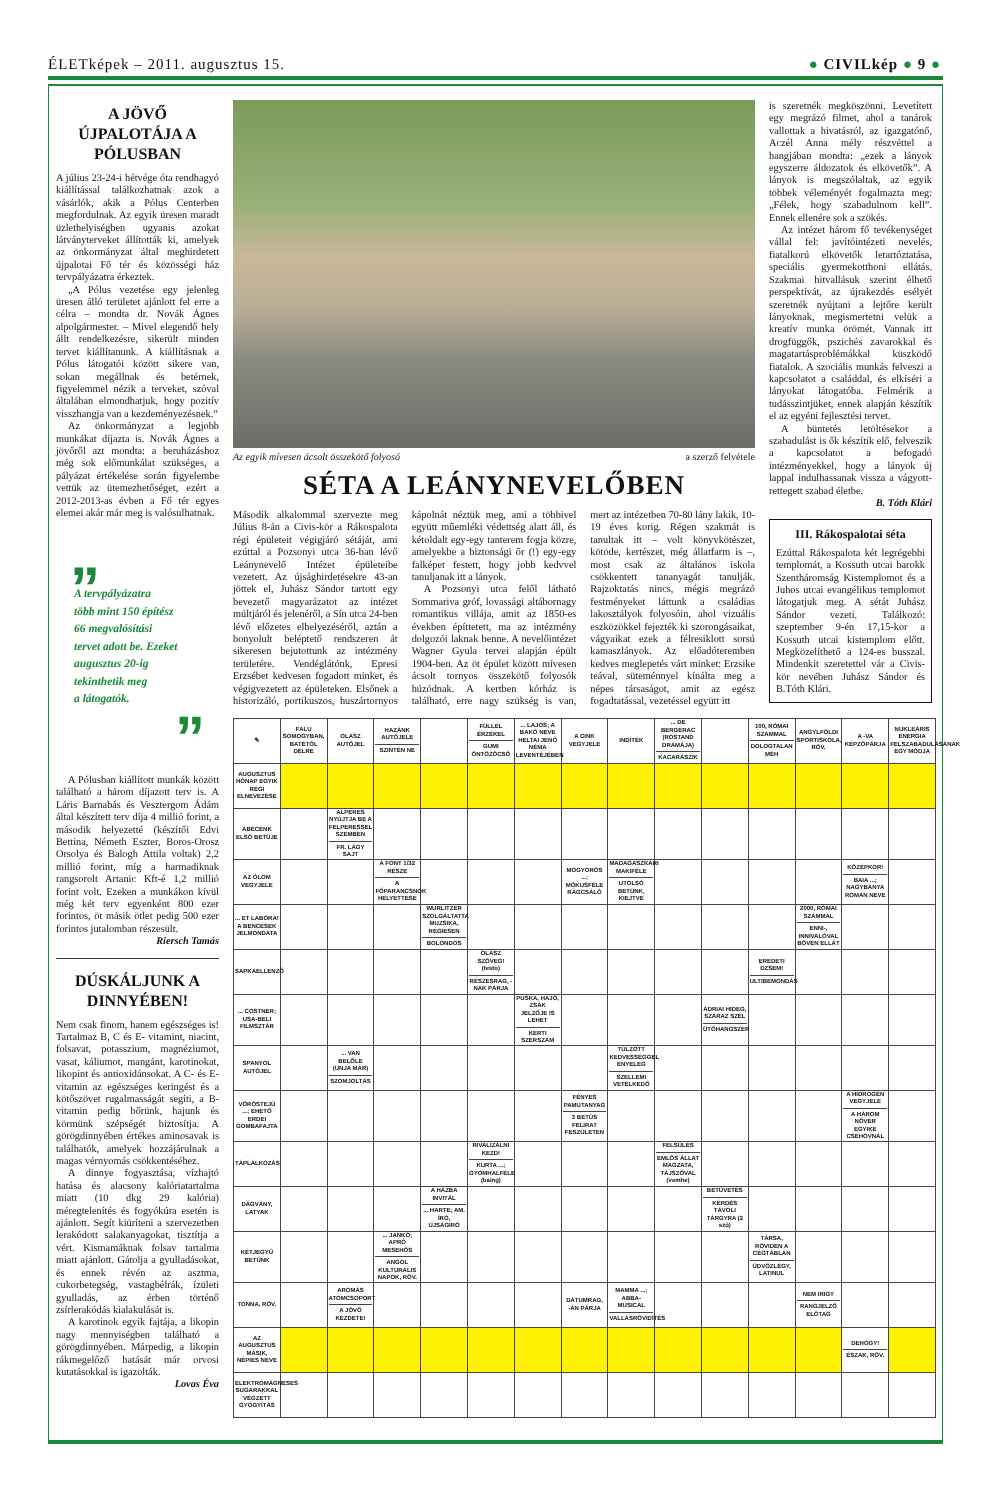ÉLETképek – 2011. augusztus 15. ● CIVILkép ● 9 ●
A JÖVŐ ÚJPALOTÁJA A PÓLUSBAN
A július 23-24-i hétvége óta rendhagyó kiállítással találkozhatnak azok a vásárlók, akik a Pólus Centerben megfordulnak. Az egyik üresen maradt üzlethelyiségben ugyanis azokat látványterveket állították ki, amelyek az önkormányzat által meghirdetett újpalotai Fő tér és közösségi ház tervpályázatra érkeztek.
„A Pólus vezetése egy jelenleg üresen álló területet ajánlott fel erre a célra – mondta dr. Novák Ágnes alpolgármester. – Mivel elegendő hely állt rendelkezésre, sikerült minden tervet kiállítanunk. A kiállításnak a Pólus látogatói között sikere van, sokan megállnak és betérnek, figyelemmel nézik a terveket, szóval általában elmondhatjuk, hogy pozitív visszhangja van a kezdeményezésnek.”
Az önkormányzat a legjobb munkákat díjazta is. Novák Ágnes a jövőről azt mondta: a beruházáshoz még sok előmunkálat szükséges, a pályázat értékelése során figyelembe vettük az ütemezhetőséget, ezért a 2012-2013-as évben a Fő tér egyes elemei akár már meg is valósulhatnak.
„
A tervpályázatra
több mint 150 építész
66 megvalósítási
tervet adott be. Ezeket
augusztus 20-ig
tekinthetik meg
a látogatók.
”
A Pólusban kiállított munkák között található a három díjazott terv is. A Láris Barnabás és Vesztergom Ádám által készített terv díja 4 millió forint, a második helyezetté (készítői Edvi Bettina, Németh Eszter, Boros-Orosz Orsolya és Balogh Attila voltak) 2,2 millió forint, míg a harmadiknak rangsorolt Artanic Kft-é 1,2 millió forint volt. Ezeken a munkákon kívül még két terv egyenként 800 ezer forintos, öt másik ötlet pedig 500 ezer forintos jutalomban részesült.
Riersch Tamás
DÚSKÁLJUNK A DINNYÉBEN!
Nem csak finom, hanem egészséges is! Tartalmaz B, C és E- vitamint, niacint, folsavat, potasszium, magnéziumot, vasat, káliumot, mangánt, karotinokat, likopint és antioxidánsokat. A C- és E-vitamin az egészséges keringést és a kötőszövet rugalmasságát segíti, a B-vitamin pedig bőrünk, hajunk és körmünk szépségét biztosítja. A görögdinnyében értékes aminosavak is találhatók, amelyek hozzájárulnak a magas vérnyomás csökkentéséhez.
A dinnye fogyasztása, vízhajtó hatása és alacsony kalóriatartalma miatt (10 dkg 29 kalória) méregtelenítés és fogyókúra esetén is ajánlott. Segít kiüríteni a szervezetben lerakódott salakanyagokat, tisztítja a vért. Kismamáknak folsav tartalma miatt ajánlott. Gátolja a gyulladásokat, és ennek révén az asztma, cukorbetegség, vastagbélrák, ízületi gyulladás, az érben történő zsírlerakódás kialakulását is.
A karotinok egyik fajtája, a likopin nagy mennyiségben található a görögdinnyében. Márpedig, a likopin rákmegelőző hatását már orvosi kutatásokkal is igazolták.
Lovas Éva
Az egyik mívesen ácsolt összekötő folyosó a szerző felvétele
SÉTA A LEÁNYNEVELŐBEN
Második alkalommal szervezte meg Július 8-án a Civis-kör a Rákospalota régi épületeit végigjáró sétáját, ami ezúttal a Pozsonyi utca 36-ban lévő Leánynevelő Intézet épületeibe vezetett. Az újsághirdetésekre 43-an jöttek el, Juhász Sándor tartott egy bevezető magyarázatot az intézet múltjáról és jelenéről, a Sín utca 24-ben lévő előzetes elhelyezéséről, aztán a bonyolult beléptető rendszeren át sikeresen bejutottunk az intézmény területére. Vendéglátónk, Epresi Erzsébet kedvesen fogadott minket, és végigvezetett az épületeken. Elsőnek a historizáló, portikuszos, huszártornyos kápolnát néztük meg, ami a többivel együtt műemléki védettség alatt áll, és kétoldalt egy-egy tanterem fogja közre, amelyekbe a biztonsági őr (!) egy-egy falképet festett, hogy jobb kedvvel tanuljanak itt a lányok.
A Pozsonyi utca felől látható Sommariva gróf, lovassági altábornagy romantikus villája, amit az 1850-es években építtetett, ma az intézmény dolgozói laknak benne. A nevelőintézet Wagner Gyula tervei alapján épült 1904-ben. Az öt épület között mívesen ácsolt tornyos összekötő folyosók húzódnak. A kertben kórház is található, erre nagy szükség is van, mert az intézetben 70-80 lány lakik, 10-19 éves korig. Régen szakmát is tanultak itt – volt könyvkötészet, kötöde, kertészet, még állatfarm is –, most csak az általános iskola csökkentett tananyagát tanulják. Rajzoktatás nincs, mégis megrázó festményeket láttunk a családias lakosztályok folyosóin, ahol vizuális eszközökkel fejezték ki szorongásaikat, vágyaikat ezek a félresiklott sorsú kamaszlányok. Az előadóteremben kedves meglepetés várt minket: Erzsike teával, süteménnyel kínálta meg a népes társaságot, amit az egész fogadtatással, vezetéssel együtt itt
is szeretnék megköszönni. Levetített egy megrázó filmet, ahol a tanárok vallottak a hivatásról, az igazgatónő, Aczél Anna mély részvéttel a hangjában mondta: „ezek a lányok egyszerre áldozatok és elkövetők”. A lányok is megszólaltak, az egyik többek véleményét fogalmazta meg: „Félek, hogy szabadulnom kell”. Ennek ellenére sok a szökés.
Az intézet három fő tevékenységet vállal fel: javítóintézeti nevelés, fiatalkorú elkövetők letartóztatása, speciális gyermekotthoni ellátás. Szakmai hitvallásuk szerint élhető perspektívát, az újrakezdés esélyét szeretnék nyújtani a lejtőre került lányoknak, megismertetni velük a kreatív munka örömét. Vannak itt drogfüggők, pszichés zavarokkal és magatartásproblémákkal küszködő fiatalok. A szociális munkás felveszi a kapcsolatot a családdal, és elkíséri a lányokat látogatóba. Felmérik a tudásszintjüket, ennek alapján készítik el az egyéni fejlesztési tervet.
A büntetés letöltésekor a szabadulást is ők készítik elő, felveszik a kapcsolatot a befogadó intézményekkel, hogy a lányok új lappal indulhassanak vissza a vágyott-rettegett szabad életbe.
B. Tóth Klári
III. Rákospalotai séta
Ezúttal Rákospalota két legrégebbi templomát, a Kossuth utcai barokk Szentháromság Kistemplomot és a Juhos utcai evangélikus templomot látogatjuk meg. A sétát Juhász Sándor vezeti. Találkozó: szeptember 9-én 17,15-kor a Kossuth utcai kistemplom előtt. Megközelíthető a 124-es busszal. Mindenkit szeretettel vár a Civis-kör nevében Juhász Sándor és B.Tóth Klári.
| ✎ | FALU SOMOGYBAN, BATÉTÓL DÉLRE | OLASZ AUTÓJEL | HAZÁNK AUTÓJELE SZINTÉN NE | | FÜLLEL ÉRZÉKEL GUMI ÖNTÖZŐCSŐ | ... LAJOS; A BAKÓ NEVE HELTAI JENŐ NÉMA LEVENTÉJÉBEN | A CINK VEGYJELE | INDÍTÉK | ... DE BERGERAC (ROSTAND DRÁMÁJA) KACARÁSZIK | | 100, RÓMAI SZÁMMAL DOLOGTALAN MÉH | ANGYLFÖLDI SPORTISKOLA, RÖV. | A -VA KÉPZŐPÁRJA | NUKLEÁRIS ENERGIA FELSZABADULÁSÁNAK EGY MÓDJA |
| AUGUSZTUS HÓNAP EGYIK RÉGI ELNEVEZÉSE | | | | | | | | | | | | | | |
| ÁBÉCÉNK ELSŐ BETŰJE | | ALPERES NYÚJTJA BE A FELPERESSEL SZEMBEN FR. LÁGY SAJT | | | | | | | | | | | | |
| AZ ÓLOM VEGYJELE | | | A FONT 1/32 RÉSZE A FŐPARANCSNOK HELYETTESE | | | | MOGYORÓS ...; MÓKUSFÉLE RÁGCSÁLÓ | MADAGASZKÁRI MAKIFÉLE UTOLSÓ BETŰNK, KIEJTVE | | | | | KÖZÉPKOR! BAIA ...; NAGYBÁNYA ROMÁN NEVE | |
| ... ET LABORA! A BENCÉSEK JELMONDATA | | | | WURLITZER SZOLGÁLTATTA MUZSIKA, RÉGIESEN BOLONDOS | | | | | | | | 2000, RÓMAI SZÁMMAL ENNI-, INNIVALÓVAL BŐVEN ELLÁT | | |
| SAPKAELLENZŐ | | | | | OLASZ SZÖVEG! (testo) RÉSZESRAG, -NAK PÁRJA | | | | | | EREDETI DZSEM! ULTIBEMONDÁS | | | |
| ... COSTNER; USA-BELI FILMSZTÁR | | | | | | PUSKA, HAJÓ, ZSÁK JELZŐJE IS LEHET KERTI SZERSZÁM | | | | ADRIAI HIDEG, SZÁRAZ SZÉL ÜTŐHANGSZER | | | | |
| SPANYOL AUTÓJEL | | ... VAN BELŐLE (UNJA MÁR) SZOMJOLTÁS | | | | | | TÚLZOTT KEDVESSÉGGEL ENYELEG SZELLEMI VETÉLKEDŐ | | | | | | |
| VÖRÖSTEJŰ ...; EHETŐ ERDEI GOMBAFAJTA | | | | | | | FÉNYES PAMUTANYAG 3 BETŰS FELIRAT FESZÜLETEN | | | | | | A HIDROGÉN VEGYJELE A HÁROM NŐVÉR EGYIKE CSEHOVNÁL | |
| TÁPLÁLKOZÁS | | | | | RIVALIZÁLNI KEZD! KURTA ...; GYOMHALFÉLE (baing) | | | | FELSŰLÉS EMLŐS ÁLLAT MAGZATA, TÁJSZÓVAL (vemhe) | | | | | |
| DÁGVÁNY, LATYAK | | | | A HÁZBA INVITÁL ... HARTE; AM. ÍRÓ, ÚJSÁGÍRÓ | | | | | | BETŰVETÉS KÉRDÉS TÁVOLI TÁRGYRA (2 szó) | | | | |
| KÉTJEGYŰ BETŰNK | | | ... JANKÓ; APRÓ MESEHŐS ANGOL KULTURÁLIS NAPOK, RÖV. | | | | | | | | TÁRSA, RÖVIDEN A CÉGTÁBLÁN ÜDVÖZLÉGY, LATINUL | | | |
| TONNA, RÖV. | | AROMÁS ATOMCSOPORT A JÖVŐ KEZDETE! | | | | | DÁTUMRAG, -ÁN PÁRJA | MAMMA ...; ABBA-MUSICAL VALLÁSRÖVIDÍTÉS | | | | NEM IRIGY RANGJELZŐ ELŐTAG | | |
| AZ AUGUSZTUS MÁSIK, NÉPIES NEVE | | | | | | | | | | | | | DEHOGY! ÉSZAK, RÖV. | |
| ELEKTROMÁGNESES SUGARAKKAL VÉGZETT GYÓGYÍTÁS | | | | | | | | | | | | | | |